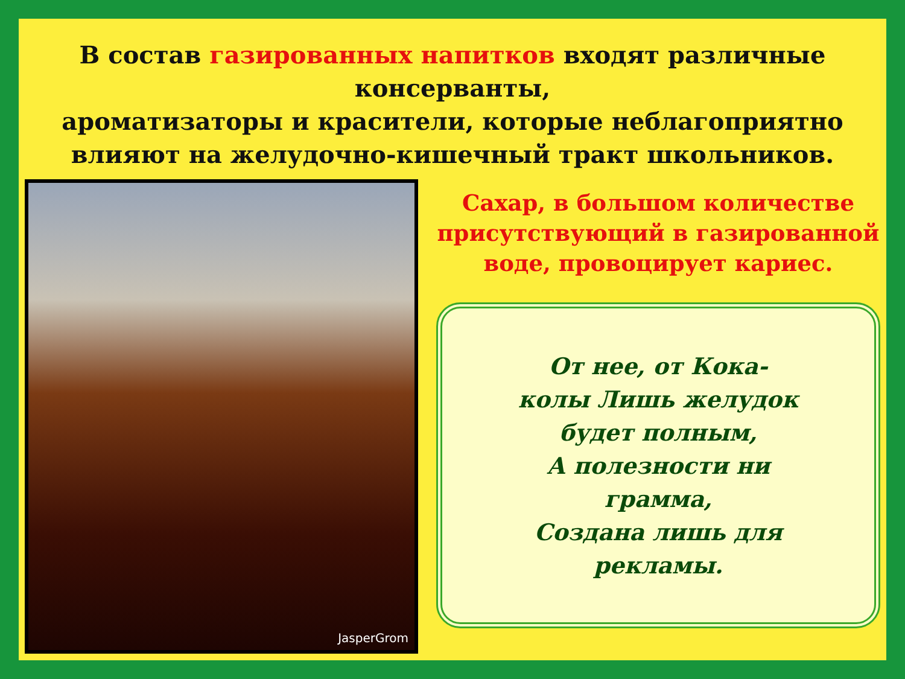В состав газированных напитков входят различные консерванты,
ароматизаторы и красители, которые неблагоприятно влияют на желудочно-кишечный тракт школьников.
JasperGrom
Сахар, в большом количестве присутствующий в газированной воде, провоцирует кариес.
От нее, от Кока-колы Лишь желудок будет полным,
А полезности ни грамма,
Создана лишь для рекламы.